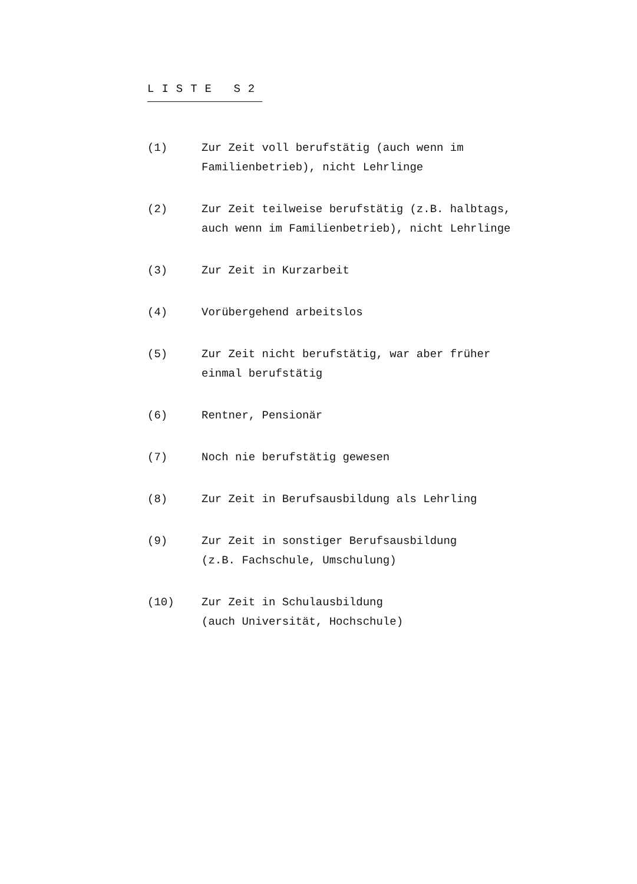LISTE S2
(1) Zur Zeit voll berufstätig (auch wenn im
Familienbetrieb), nicht Lehrlinge
(2) Zur Zeit teilweise berufstätig (z.B. halbtags,
auch wenn im Familienbetrieb), nicht Lehrlinge
(3) Zur Zeit in Kurzarbeit
(4) Vorübergehend arbeitslos
(5) Zur Zeit nicht berufstätig, war aber früher
einmal berufstätig
(6) Rentner, Pensionär
(7) Noch nie berufstätig gewesen
(8) Zur Zeit in Berufsausbildung als Lehrling
(9) Zur Zeit in sonstiger Berufsausbildung
(z.B. Fachschule, Umschulung)
(10) Zur Zeit in Schulausbildung
(auch Universität, Hochschule)